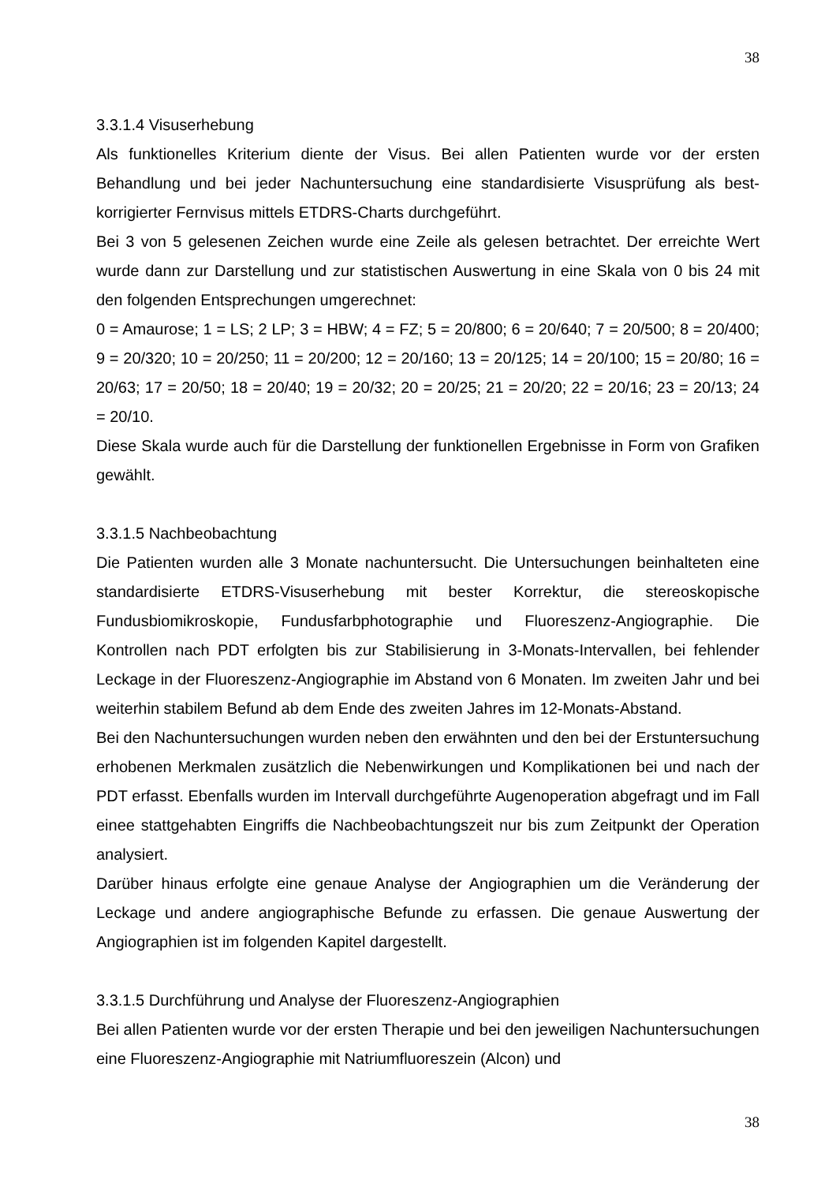38
3.3.1.4 Visuserhebung
Als funktionelles Kriterium diente der Visus. Bei allen Patienten wurde vor der ersten Behandlung und bei jeder Nachuntersuchung eine standardisierte Visusprüfung als best-korrigierter Fernvisus mittels ETDRS-Charts durchgeführt.
Bei 3 von 5 gelesenen Zeichen wurde eine Zeile als gelesen betrachtet. Der erreichte Wert wurde dann zur Darstellung und zur statistischen Auswertung in eine Skala von 0 bis 24 mit den folgenden Entsprechungen umgerechnet:
0 = Amaurose; 1 = LS; 2 LP; 3 = HBW; 4 = FZ; 5 = 20/800; 6 = 20/640; 7 = 20/500; 8 = 20/400; 9 = 20/320; 10 = 20/250; 11 = 20/200; 12 = 20/160; 13 = 20/125; 14 = 20/100; 15 = 20/80; 16 = 20/63; 17 = 20/50; 18 = 20/40; 19 = 20/32; 20 = 20/25; 21 = 20/20; 22 = 20/16; 23 = 20/13; 24 = 20/10.
Diese Skala wurde auch für die Darstellung der funktionellen Ergebnisse in Form von Grafiken gewählt.
3.3.1.5 Nachbeobachtung
Die Patienten wurden alle 3 Monate nachuntersucht. Die Untersuchungen beinhalteten eine standardisierte ETDRS-Visuserhebung mit bester Korrektur, die stereoskopische Fundusbiomikroskopie, Fundusfarbphotographie und Fluoreszenz-Angiographie. Die Kontrollen nach PDT erfolgten bis zur Stabilisierung in 3-Monats-Intervallen, bei fehlender Leckage in der Fluoreszenz-Angiographie im Abstand von 6 Monaten. Im zweiten Jahr und bei weiterhin stabilem Befund ab dem Ende des zweiten Jahres im 12-Monats-Abstand.
Bei den Nachuntersuchungen wurden neben den erwähnten und den bei der Erstuntersuchung erhobenen Merkmalen zusätzlich die Nebenwirkungen und Komplikationen bei und nach der PDT erfasst. Ebenfalls wurden im Intervall durchgeführte Augenoperation abgefragt und im Fall einee stattgehabten Eingriffs die Nachbeobachtungszeit nur bis zum Zeitpunkt der Operation analysiert.
Darüber hinaus erfolgte eine genaue Analyse der Angiographien um die Veränderung der Leckage und andere angiographische Befunde zu erfassen. Die genaue Auswertung der Angiographien ist im folgenden Kapitel dargestellt.
3.3.1.5 Durchführung und Analyse der Fluoreszenz-Angiographien
Bei allen Patienten wurde vor der ersten Therapie und bei den jeweiligen Nachuntersuchungen eine Fluoreszenz-Angiographie mit Natriumfluoreszein (Alcon) und
38